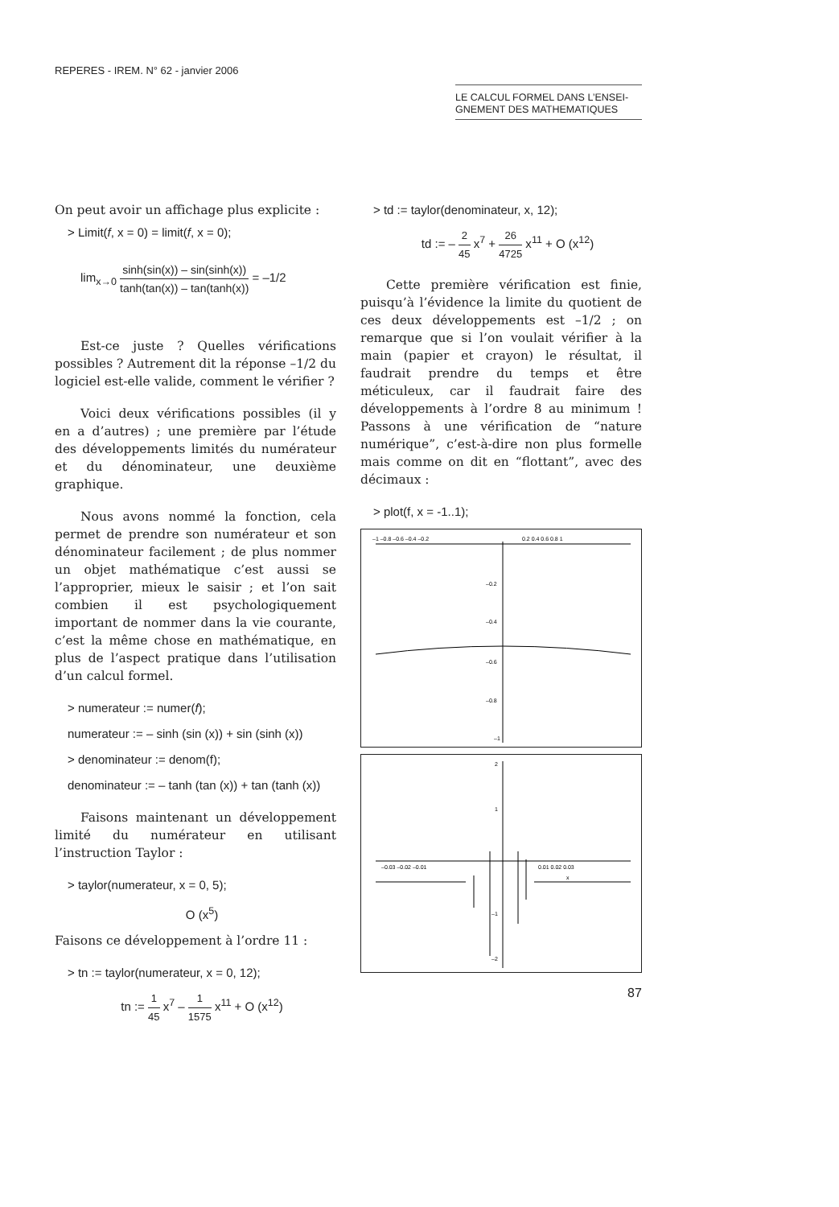REPERES - IREM. N° 62 - janvier 2006
LE CALCUL FORMEL DANS L’ENSEI-
GNEMENT DES MATHEMATIQUES
On peut avoir un affichage plus explicite :
> Limit(f, x = 0) = limit(f, x = 0);
lim<sub>x→0</sub> sinh(sin(x)) – sin(sinh(x)) tanh(tan(x)) – tan(tanh(x)) = –1/2
Est-ce juste ? Quelles vérifications possibles ? Autrement dit la réponse –1/2 du logiciel est-elle valide, comment le vérifier ?
Voici deux vérifications possibles (il y en a d’autres) ; une première par l’étude des développements limités du numérateur et du dénominateur, une deuxième graphique.
Nous avons nommé la fonction, cela permet de prendre son numérateur et son dénominateur facilement ; de plus nommer un objet mathématique c’est aussi se l’approprier, mieux le saisir ; et l’on sait combien il est psychologiquement important de nommer dans la vie courante, c’est la même chose en mathématique, en plus de l’aspect pratique dans l’utilisation d’un calcul formel.
> numerateur := numer(f);
numerateur := – sinh (sin (x)) + sin (sinh (x))
> denominateur := denom(f);
denominateur := – tanh (tan (x)) + tan (tanh (x))
Faisons maintenant un développement limité du numérateur en utilisant l’instruction Taylor :
> taylor(numerateur, x = 0, 5);
O (x<sup>5</sup>)
Faisons ce développement à l’ordre 11 :
> tn := taylor(numerateur, x = 0, 12);
tn := 1 45 x<sup>7</sup> – 1 1575 x<sup>11</sup> + O (x<sup>12</sup>)
> td := taylor(denominateur, x, 12);
td := – 2 45 x<sup>7</sup> + 26 4725 x<sup>11</sup> + O (x<sup>12</sup>)
Cette première vérification est finie, puisqu’à l’évidence la limite du quotient de ces deux développements est –1/2 ; on remarque que si l’on voulait vérifier à la main (papier et crayon) le résultat, il faudrait prendre du temps et être méticuleux, car il faudrait faire des développements à l’ordre 8 au minimum ! Passons à une vérification de “nature numérique”, c’est-à-dire non plus formelle mais comme on dit en “flottant”, avec des décimaux :
> plot(f, x = -1..1);
–1 –0.8 –0.6 –0.4 –0.2
0.2 0.4 0.6 0.8 1
–0.2
–0.4
–0.6
–0.8
–1
2
1
–1
–2
–0.03 –0.02 –0.01
0.01 0.02 0.03
x
87